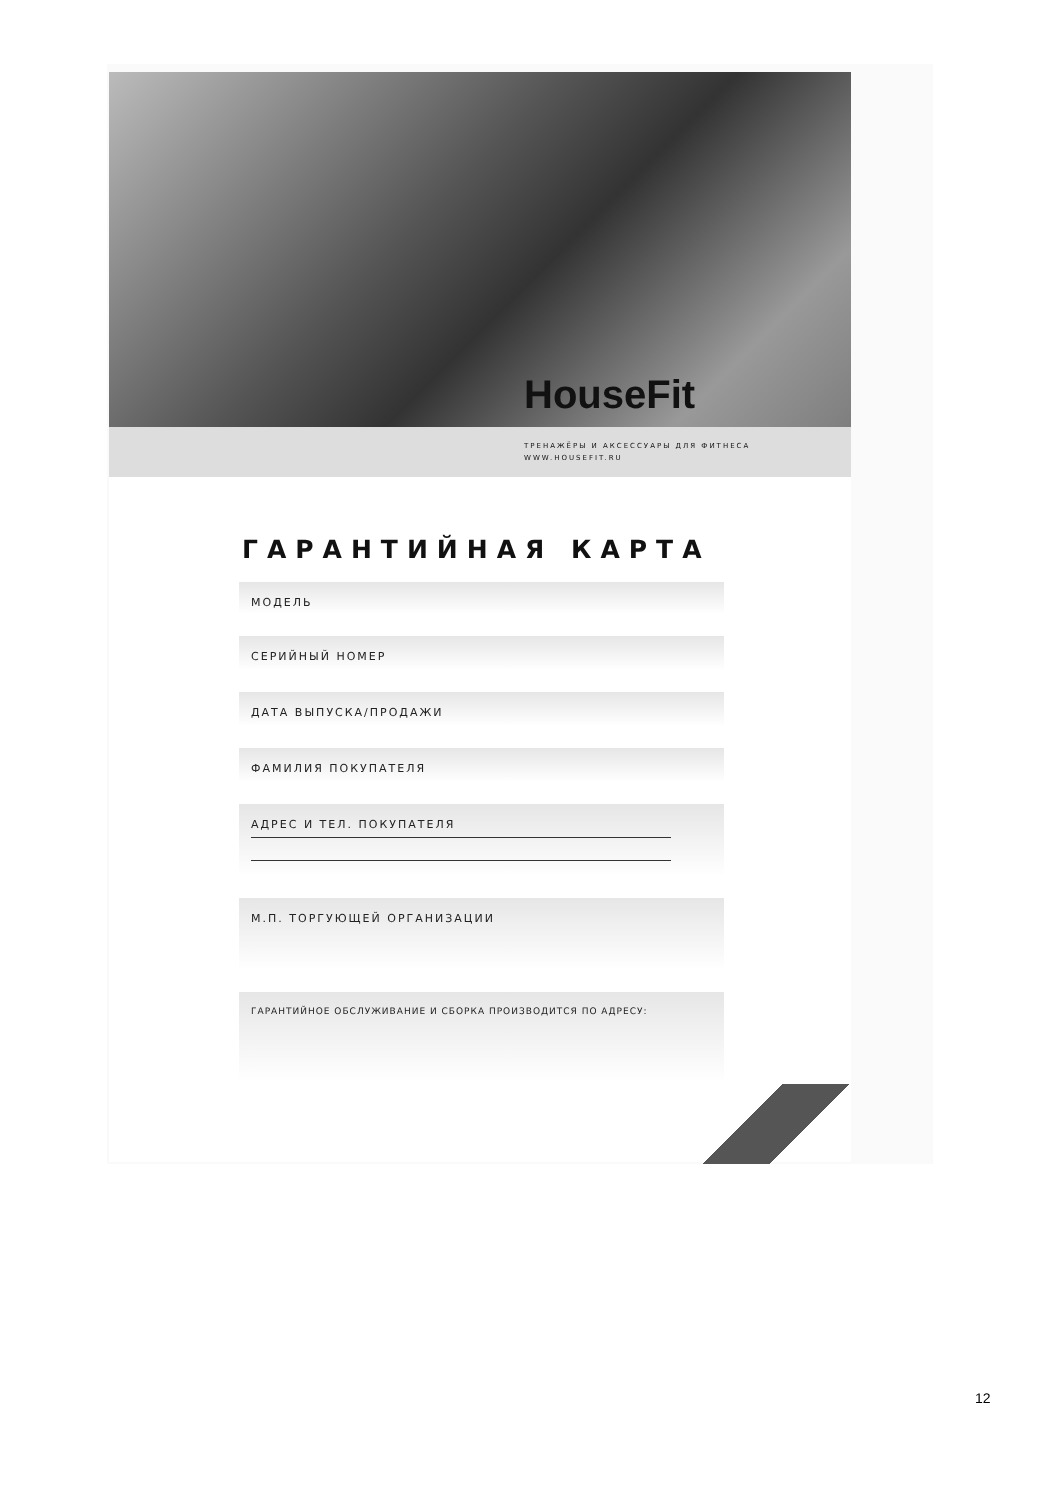HouseFit
ТРЕНАЖЁРЫ И АКСЕССУАРЫ ДЛЯ ФИТНЕСА
WWW.HOUSEFIT.RU
ГАРАНТИЙНАЯ КАРТА
МОДЕЛЬ
СЕРИЙНЫЙ НОМЕР
ДАТА ВЫПУСКА/ПРОДАЖИ
ФАМИЛИЯ ПОКУПАТЕЛЯ
АДРЕС И ТЕЛ. ПОКУПАТЕЛЯ
М.П. ТОРГУЮЩЕЙ ОРГАНИЗАЦИИ
ГАРАНТИЙНОЕ ОБСЛУЖИВАНИЕ И СБОРКА ПРОИЗВОДИТСЯ ПО АДРЕСУ:
12